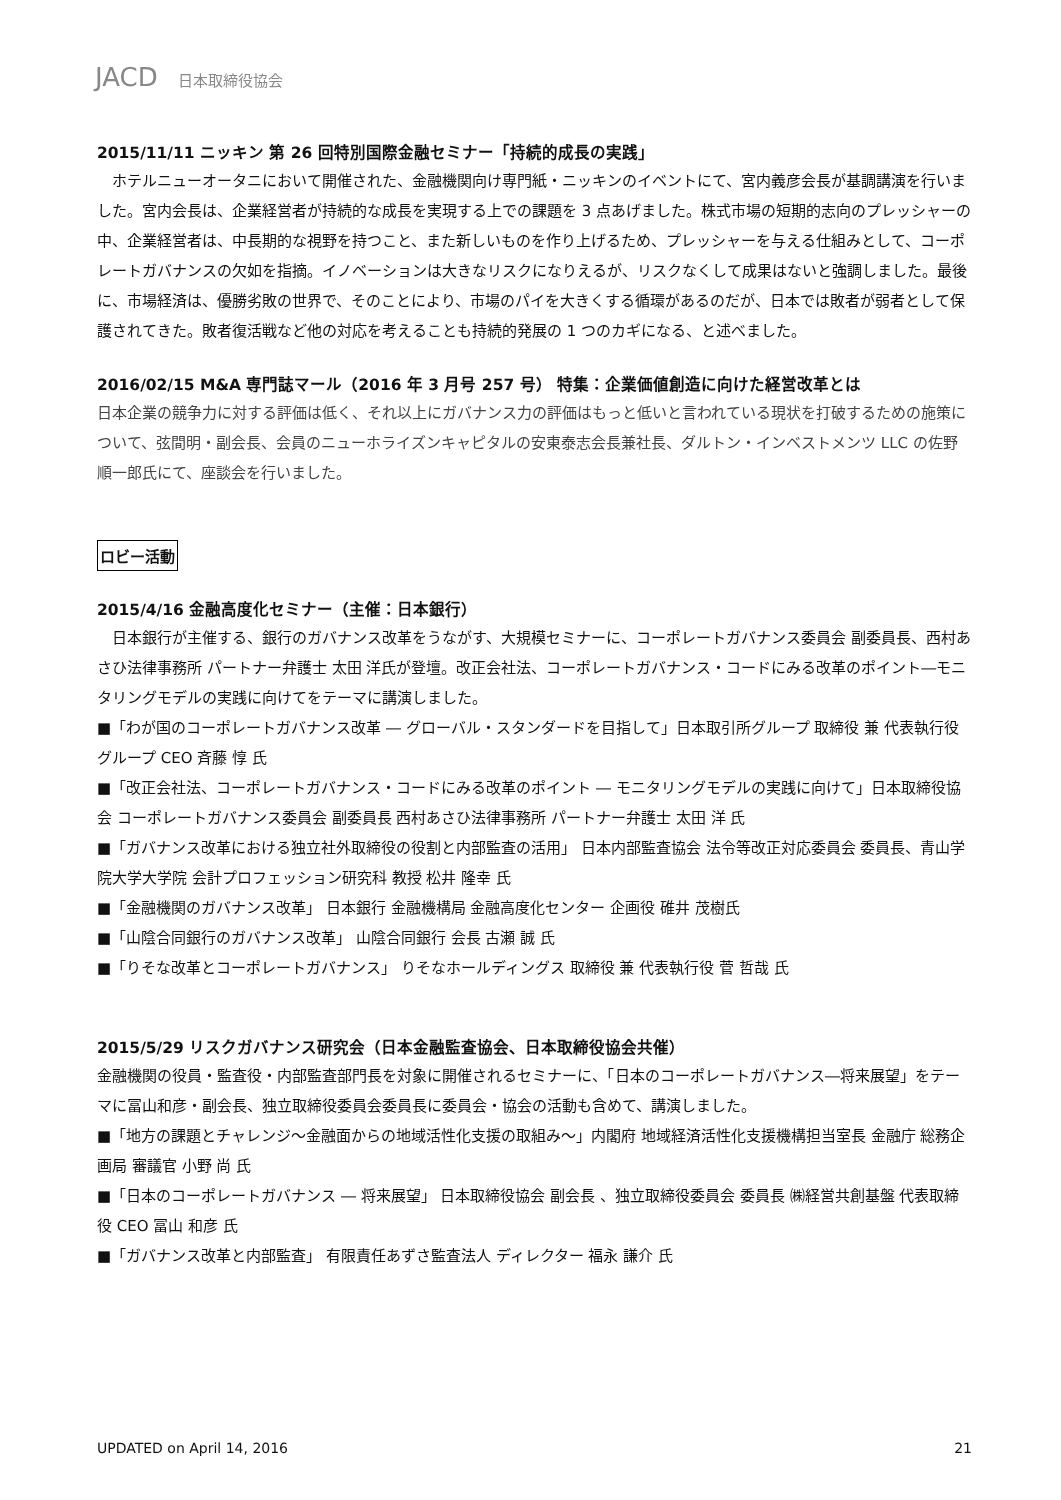JACD 日本取締役協会
2015/11/11 ニッキン 第 26 回特別国際金融セミナー「持続的成長の実践」
　ホテルニューオータニにおいて開催された、金融機関向け専門紙・ニッキンのイベントにて、宮内義彦会長が基調講演を行いました。宮内会長は、企業経営者が持続的な成長を実現する上での課題を 3 点あげました。株式市場の短期的志向のプレッシャーの中、企業経営者は、中長期的な視野を持つこと、また新しいものを作り上げるため、プレッシャーを与える仕組みとして、コーポレートガバナンスの欠如を指摘。イノベーションは大きなリスクになりえるが、リスクなくして成果はないと強調しました。最後に、市場経済は、優勝劣敗の世界で、そのことにより、市場のパイを大きくする循環があるのだが、日本では敗者が弱者として保護されてきた。敗者復活戦など他の対応を考えることも持続的発展の 1 つのカギになる、と述べました。
2016/02/15 M&A 専門誌マール（2016 年 3 月号 257 号） 特集：企業価値創造に向けた経営改革とは
日本企業の競争力に対する評価は低く、それ以上にガバナンス力の評価はもっと低いと言われている現状を打破するための施策について、弦間明・副会長、会員のニューホライズンキャピタルの安東泰志会長兼社長、ダルトン・インベストメンツ LLC の佐野順一郎氏にて、座談会を行いました。
ロビー活動
2015/4/16 金融高度化セミナー（主催：日本銀行）
　日本銀行が主催する、銀行のガバナンス改革をうながす、大規模セミナーに、コーポレートガバナンス委員会 副委員長、西村あさひ法律事務所 パートナー弁護士 太田 洋氏が登壇。改正会社法、コーポレートガバナンス・コードにみる改革のポイント―モニタリングモデルの実践に向けてをテーマに講演しました。
■「わが国のコーポレートガバナンス改革 ― グローバル・スタンダードを目指して」日本取引所グループ 取締役 兼 代表執行役グループ CEO 斉藤 惇 氏
■「改正会社法、コーポレートガバナンス・コードにみる改革のポイント ― モニタリングモデルの実践に向けて」日本取締役協会 コーポレートガバナンス委員会 副委員長 西村あさひ法律事務所 パートナー弁護士 太田 洋 氏
■「ガバナンス改革における独立社外取締役の役割と内部監査の活用」 日本内部監査協会 法令等改正対応委員会 委員長、青山学院大学大学院 会計プロフェッション研究科 教授 松井 隆幸 氏
■「金融機関のガバナンス改革」 日本銀行 金融機構局 金融高度化センター 企画役 碓井 茂樹氏
■「山陰合同銀行のガバナンス改革」 山陰合同銀行 会長 古瀬 誠 氏
■「りそな改革とコーポレートガバナンス」 りそなホールディングス 取締役 兼 代表執行役 菅 哲哉 氏
2015/5/29 リスクガバナンス研究会（日本金融監査協会、日本取締役協会共催）
金融機関の役員・監査役・内部監査部門長を対象に開催されるセミナーに、「日本のコーポレートガバナンス―将来展望」をテーマに冨山和彦・副会長、独立取締役委員会委員長に委員会・協会の活動も含めて、講演しました。
■「地方の課題とチャレンジ～金融面からの地域活性化支援の取組み～」内閣府 地域経済活性化支援機構担当室長 金融庁 総務企画局 審議官 小野 尚 氏
■「日本のコーポレートガバナンス ― 将来展望」 日本取締役協会 副会長 、独立取締役委員会 委員長 ㈱経営共創基盤 代表取締役 CEO 冨山 和彦 氏
■「ガバナンス改革と内部監査」 有限責任あずさ監査法人 ディレクター 福永 謙介 氏
UPDATED on April 14, 2016 21